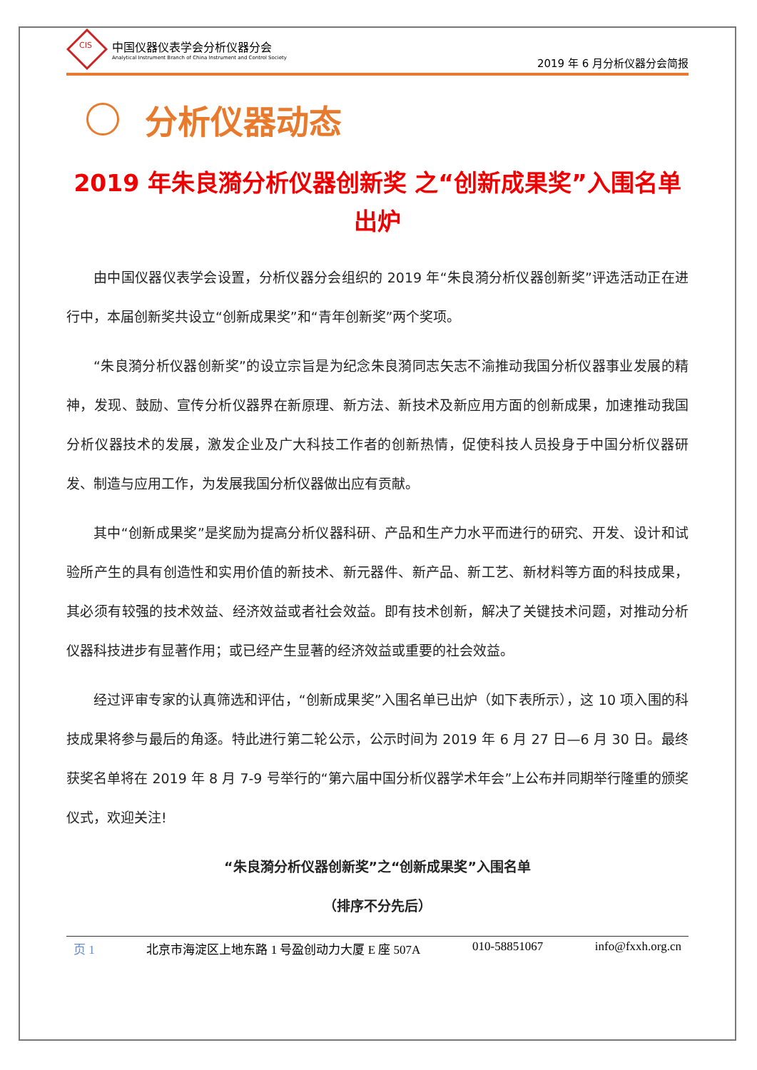CIS
中国仪器仪表学会分析仪器分会
Analytical Instrument Branch of China Instrument and Control Society
2019 年 6 月分析仪器分会简报
分析仪器动态
2019 年朱良漪分析仪器创新奖 之“创新成果奖”入围名单出炉
由中国仪器仪表学会设置，分析仪器分会组织的 2019 年“朱良漪分析仪器创新奖”评选活动正在进行中，本届创新奖共设立“创新成果奖”和“青年创新奖”两个奖项。
“朱良漪分析仪器创新奖”的设立宗旨是为纪念朱良漪同志矢志不渝推动我国分析仪器事业发展的精神，发现、鼓励、宣传分析仪器界在新原理、新方法、新技术及新应用方面的创新成果，加速推动我国分析仪器技术的发展，激发企业及广大科技工作者的创新热情，促使科技人员投身于中国分析仪器研发、制造与应用工作，为发展我国分析仪器做出应有贡献。
其中“创新成果奖”是奖励为提高分析仪器科研、产品和生产力水平而进行的研究、开发、设计和试验所产生的具有创造性和实用价值的新技术、新元器件、新产品、新工艺、新材料等方面的科技成果，其必须有较强的技术效益、经济效益或者社会效益。即有技术创新，解决了关键技术问题，对推动分析仪器科技进步有显著作用；或已经产生显著的经济效益或重要的社会效益。
经过评审专家的认真筛选和评估，“创新成果奖”入围名单已出炉（如下表所示），这 10 项入围的科技成果将参与最后的角逐。特此进行第二轮公示，公示时间为 2019 年 6 月 27 日—6 月 30 日。最终获奖名单将在 2019 年 8 月 7-9 号举行的“第六届中国分析仪器学术年会”上公布并同期举行隆重的颁奖仪式，欢迎关注!
“朱良漪分析仪器创新奖”之“创新成果奖”入围名单
（排序不分先后）
页 1 北京市海淀区上地东路 1 号盈创动力大厦 E 座 507A 010-58851067 info@fxxh.org.cn